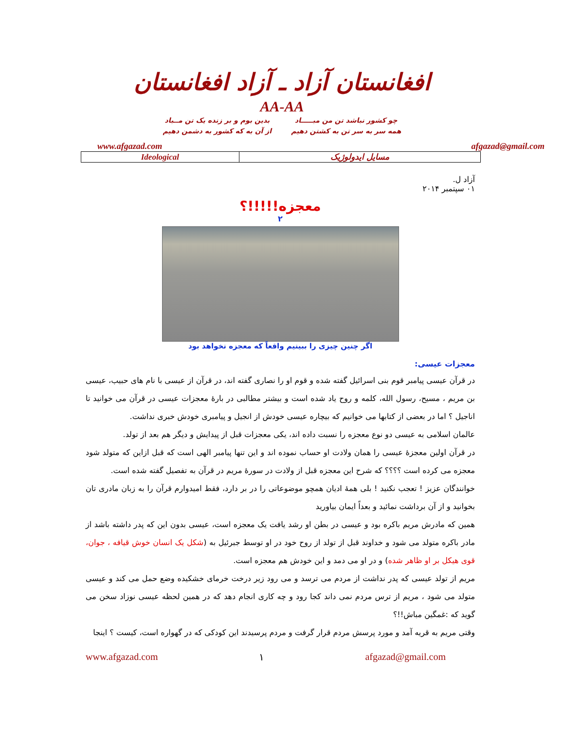افغانستان آزاد ـ آزاد افغانستان
AA-AA
چو کشور نباشد تن من مبـــــاد
همه سر به سر تن به کشتن دهیم
بدین بوم و بر زنده یک تن مــباد
از آن به که کشور به دشمن دهیم
www.afgazad.com afgazad@gmail.com
| Ideological | مسایل ایدولوژیک |
آزاد ل.
۰۱ سپتمبر ۲۰۱۴
معجزه!!!!!؟
۲
اگر چنین چیزی را ببینیم واقعاً که معجزه نخواهد بود
معجزات عیسی:
در قرآن عیسی پیامبر قوم بنی اسرائیل گفته شده و قوم او را نصاری گفته اند، در قرآن از عیسی با نام های حبیب، عیسی بن مریم ، مسیح، رسول الله، کلمه و روح یاد شده است و بیشتر مطالبی در بارهٔ معجزات عیسی در قرآن می خوانید تا اناجیل ؟ اما در بعضی از کتابها می خوانیم که بیچاره عیسی خودش از انجیل و پیامبری خودش خبری نداشت.
عالمان اسلامی به عیسی دو نوع معجزه را نسبت داده اند، یکی معجزات قبل از پیدایش و دیگر هم بعد از تولد.
در قرآن اولین معجزهٔ عیسی را همان ولادت او حساب نموده اند و این تنها پیامبر الهی است که قبل ازاین که متولد شود معجزه می کرده است ؟؟؟؟ که شرح این معجزه قبل از ولادت در سورهٔ مریم در قرآن به تفصیل گفته شده است.
خوانندگان عزیز ! تعجب نکنید ! بلی همهٔ ادیان همچو موضوعاتی را در بر دارد، فقط امیدوارم قرآن را به زبان مادری تان بخوانید و از آن برداشت نمائید و بعداً ایمان بیاورید
همین که مادرش مریم باکره بود و عیسی در بطن او رشد یافت یک معجزه است، عیسی بدون این که پدر داشته باشد از مادر باکره متولد می شود و خداوند قبل از تولد از روح خود در او توسط جبرئیل به (شکل یک انسان خوش قیافه ، جوان، قوی هیکل بر او ظاهر شده) و در او می دمد و این خودش هم معجزه است.
مریم از تولد عیسی که پدر نداشت از مردم می ترسد و می رود زیر درخت خرمای خشکیده وضع حمل می کند و عیسی متولد می شود ، مریم از ترس مردم نمی داند کجا رود و چه کاری انجام دهد که در همین لحظه عیسی نوزاد سخن می گوید که :غمگین مباش!!؟
وقتی مریم به قریه آمد و مورد پرسش مردم قرار گرفت و مردم پرسیدند این کودکی که در گهواره است، کیست ؟ اینجا
www.afgazad.com ۱ afgazad@gmail.com